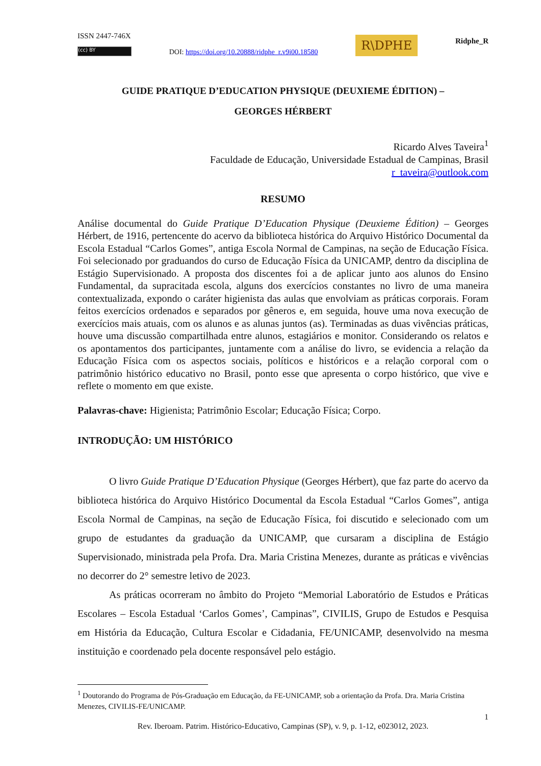ISSN 2447-746X
(cc) BY
DOI: https://doi.org/10.20888/ridphe_r.v9i00.18580
R\DPHE
Ridphe_R
GUIDE PRATIQUE D’EDUCATION PHYSIQUE (DEUXIEME ÉDITION) –
GEORGES HÉRBERT
Ricardo Alves Taveira<sup>1</sup>
Faculdade de Educação, Universidade Estadual de Campinas, Brasil
r_taveira@outlook.com
RESUMO
Análise documental do Guide Pratique D’Education Physique (Deuxieme Édition) – Georges Hérbert, de 1916, pertencente do acervo da biblioteca histórica do Arquivo Histórico Documental da Escola Estadual “Carlos Gomes”, antiga Escola Normal de Campinas, na seção de Educação Física. Foi selecionado por graduandos do curso de Educação Física da UNICAMP, dentro da disciplina de Estágio Supervisionado. A proposta dos discentes foi a de aplicar junto aos alunos do Ensino Fundamental, da supracitada escola, alguns dos exercícios constantes no livro de uma maneira contextualizada, expondo o caráter higienista das aulas que envolviam as práticas corporais. Foram feitos exercícios ordenados e separados por gêneros e, em seguida, houve uma nova execução de exercícios mais atuais, com os alunos e as alunas juntos (as). Terminadas as duas vivências práticas, houve uma discussão compartilhada entre alunos, estagiários e monitor. Considerando os relatos e os apontamentos dos participantes, juntamente com a análise do livro, se evidencia a relação da Educação Física com os aspectos sociais, políticos e históricos e a relação corporal com o patrimônio histórico educativo no Brasil, ponto esse que apresenta o corpo histórico, que vive e reflete o momento em que existe.
Palavras-chave: Higienista; Patrimônio Escolar; Educação Física; Corpo.
INTRODUÇÃO: UM HISTÓRICO
O livro Guide Pratique D’Education Physique (Georges Hérbert), que faz parte do acervo da biblioteca histórica do Arquivo Histórico Documental da Escola Estadual “Carlos Gomes”, antiga Escola Normal de Campinas, na seção de Educação Física, foi discutido e selecionado com um grupo de estudantes da graduação da UNICAMP, que cursaram a disciplina de Estágio Supervisionado, ministrada pela Profa. Dra. Maria Cristina Menezes, durante as práticas e vivências no decorrer do 2° semestre letivo de 2023.
As práticas ocorreram no âmbito do Projeto “Memorial Laboratório de Estudos e Práticas Escolares – Escola Estadual ‘Carlos Gomes’, Campinas”, CIVILIS, Grupo de Estudos e Pesquisa em História da Educação, Cultura Escolar e Cidadania, FE/UNICAMP, desenvolvido na mesma instituição e coordenado pela docente responsável pelo estágio.
<sup>1</sup> Doutorando do Programa de Pós-Graduação em Educação, da FE-UNICAMP, sob a orientação da Profa. Dra. Maria Cristina Menezes, CIVILIS-FE/UNICAMP.
1
Rev. Iberoam. Patrim. Histórico-Educativo, Campinas (SP), v. 9, p. 1-12, e023012, 2023.